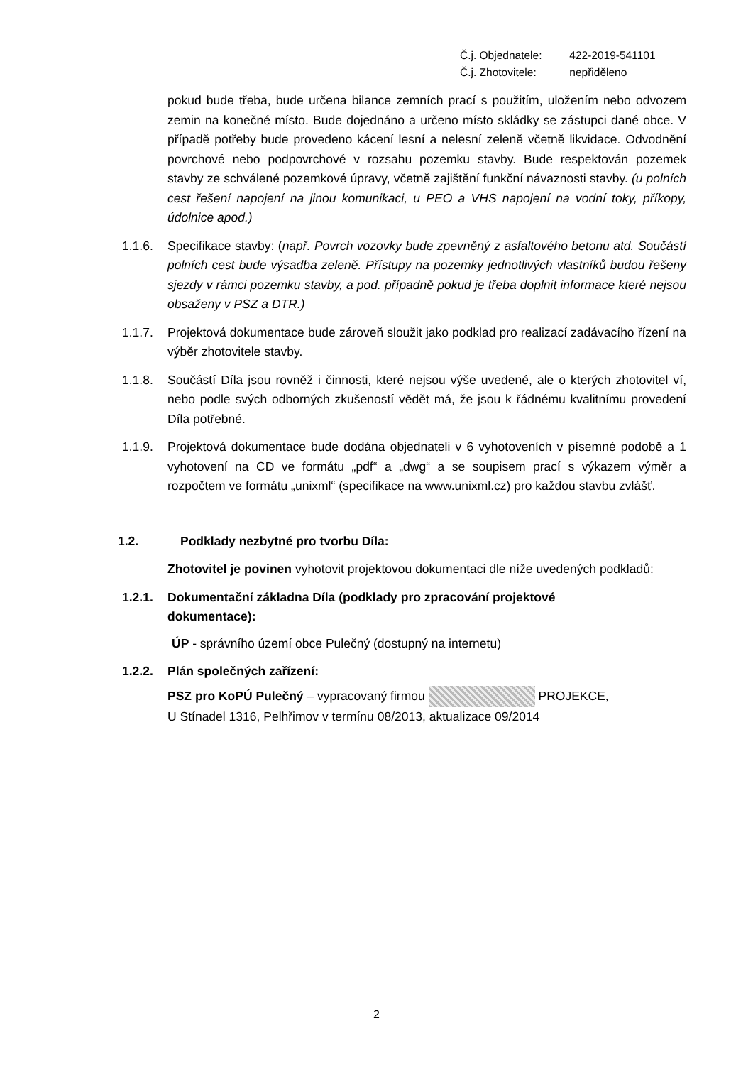Č.j. Objednatele: 422-2019-541101
Č.j. Zhotovitele: nepřiděleno
pokud bude třeba, bude určena bilance zemních prací s použitím, uložením nebo odvozem zemin na konečné místo. Bude dojednáno a určeno místo skládky se zástupci dané obce. V případě potřeby bude provedeno kácení lesní a nelesní zeleně včetně likvidace. Odvodnění povrchové nebo podpovrchové v rozsahu pozemku stavby. Bude respektován pozemek stavby ze schválené pozemkové úpravy, včetně zajištění funkční návaznosti stavby. (u polních cest řešení napojení na jinou komunikaci, u PEO a VHS napojení na vodní toky, příkopy, údolnice apod.)
1.1.6. Specifikace stavby: (např. Povrch vozovky bude zpevněný z asfaltového betonu atd. Součástí polních cest bude výsadba zeleně. Přístupy na pozemky jednotlivých vlastníků budou řešeny sjezdy v rámci pozemku stavby, a pod. případně pokud je třeba doplnit informace které nejsou obsaženy v PSZ a DTR.)
1.1.7. Projektová dokumentace bude zároveň sloužit jako podklad pro realizací zadávacího řízení na výběr zhotovitele stavby.
1.1.8. Součástí Díla jsou rovněž i činnosti, které nejsou výše uvedené, ale o kterých zhotovitel ví, nebo podle svých odborných zkušeností vědět má, že jsou k řádnému kvalitnímu provedení Díla potřebné.
1.1.9. Projektová dokumentace bude dodána objednateli v 6 vyhotoveních v písemné podobě a 1 vyhotovení na CD ve formátu „pdf“ a „dwg“ a se soupisem prací s výkazem výměr a rozpočtem ve formátu „unixml“ (specifikace na www.unixml.cz) pro každou stavbu zvlášť.
1.2. Podklady nezbytné pro tvorbu Díla:
Zhotovitel je povinen vyhotovit projektovou dokumentaci dle níže uvedených podkladů:
1.2.1. Dokumentační základna Díla (podklady pro zpracování projektové dokumentace):
ÚP - správního území obce Pulečný (dostupný na internetu)
1.2.2. Plán společných zařízení:
PSZ pro KoPÚ Pulečný – vypracovaný firmou PROJEKCE,
U Stínadel 1316, Pelhřimov v termínu 08/2013, aktualizace 09/2014
2